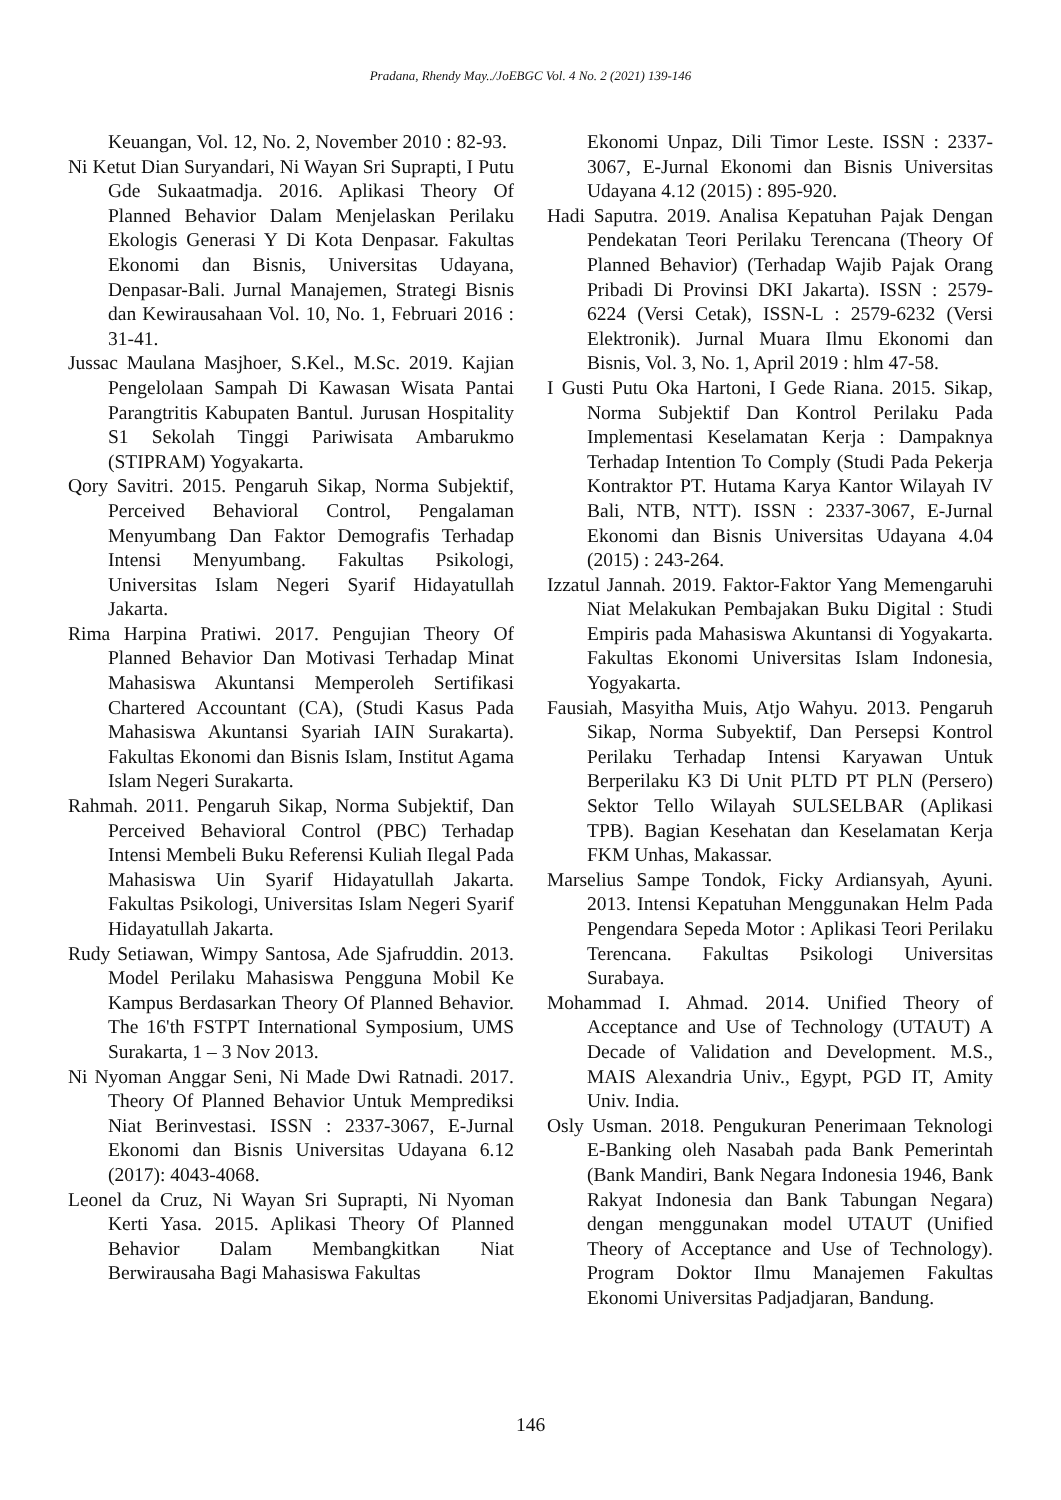Pradana, Rhendy May../JoEBGC Vol. 4 No. 2 (2021) 139-146
Keuangan, Vol. 12, No. 2, November 2010 : 82-93.
Ni Ketut Dian Suryandari, Ni Wayan Sri Suprapti, I Putu Gde Sukaatmadja. 2016. Aplikasi Theory Of Planned Behavior Dalam Menjelaskan Perilaku Ekologis Generasi Y Di Kota Denpasar. Fakultas Ekonomi dan Bisnis, Universitas Udayana, Denpasar-Bali. Jurnal Manajemen, Strategi Bisnis dan Kewirausahaan Vol. 10, No. 1, Februari 2016 : 31-41.
Jussac Maulana Masjhoer, S.Kel., M.Sc. 2019. Kajian Pengelolaan Sampah Di Kawasan Wisata Pantai Parangtritis Kabupaten Bantul. Jurusan Hospitality S1 Sekolah Tinggi Pariwisata Ambarukmo (STIPRAM) Yogyakarta.
Qory Savitri. 2015. Pengaruh Sikap, Norma Subjektif, Perceived Behavioral Control, Pengalaman Menyumbang Dan Faktor Demografis Terhadap Intensi Menyumbang. Fakultas Psikologi, Universitas Islam Negeri Syarif Hidayatullah Jakarta.
Rima Harpina Pratiwi. 2017. Pengujian Theory Of Planned Behavior Dan Motivasi Terhadap Minat Mahasiswa Akuntansi Memperoleh Sertifikasi Chartered Accountant (CA), (Studi Kasus Pada Mahasiswa Akuntansi Syariah IAIN Surakarta). Fakultas Ekonomi dan Bisnis Islam, Institut Agama Islam Negeri Surakarta.
Rahmah. 2011. Pengaruh Sikap, Norma Subjektif, Dan Perceived Behavioral Control (PBC) Terhadap Intensi Membeli Buku Referensi Kuliah Ilegal Pada Mahasiswa Uin Syarif Hidayatullah Jakarta. Fakultas Psikologi, Universitas Islam Negeri Syarif Hidayatullah Jakarta.
Rudy Setiawan, Wimpy Santosa, Ade Sjafruddin. 2013. Model Perilaku Mahasiswa Pengguna Mobil Ke Kampus Berdasarkan Theory Of Planned Behavior. The 16'th FSTPT International Symposium, UMS Surakarta, 1 – 3 Nov 2013.
Ni Nyoman Anggar Seni, Ni Made Dwi Ratnadi. 2017. Theory Of Planned Behavior Untuk Memprediksi Niat Berinvestasi. ISSN : 2337-3067, E-Jurnal Ekonomi dan Bisnis Universitas Udayana 6.12 (2017): 4043-4068.
Leonel da Cruz, Ni Wayan Sri Suprapti, Ni Nyoman Kerti Yasa. 2015. Aplikasi Theory Of Planned Behavior Dalam Membangkitkan Niat Berwirausaha Bagi Mahasiswa Fakultas
Ekonomi Unpaz, Dili Timor Leste. ISSN : 2337-3067, E-Jurnal Ekonomi dan Bisnis Universitas Udayana 4.12 (2015) : 895-920.
Hadi Saputra. 2019. Analisa Kepatuhan Pajak Dengan Pendekatan Teori Perilaku Terencana (Theory Of Planned Behavior) (Terhadap Wajib Pajak Orang Pribadi Di Provinsi DKI Jakarta). ISSN : 2579-6224 (Versi Cetak), ISSN-L : 2579-6232 (Versi Elektronik). Jurnal Muara Ilmu Ekonomi dan Bisnis, Vol. 3, No. 1, April 2019 : hlm 47-58.
I Gusti Putu Oka Hartoni, I Gede Riana. 2015. Sikap, Norma Subjektif Dan Kontrol Perilaku Pada Implementasi Keselamatan Kerja : Dampaknya Terhadap Intention To Comply (Studi Pada Pekerja Kontraktor PT. Hutama Karya Kantor Wilayah IV Bali, NTB, NTT). ISSN : 2337-3067, E-Jurnal Ekonomi dan Bisnis Universitas Udayana 4.04 (2015) : 243-264.
Izzatul Jannah. 2019. Faktor-Faktor Yang Memengaruhi Niat Melakukan Pembajakan Buku Digital : Studi Empiris pada Mahasiswa Akuntansi di Yogyakarta. Fakultas Ekonomi Universitas Islam Indonesia, Yogyakarta.
Fausiah, Masyitha Muis, Atjo Wahyu. 2013. Pengaruh Sikap, Norma Subyektif, Dan Persepsi Kontrol Perilaku Terhadap Intensi Karyawan Untuk Berperilaku K3 Di Unit PLTD PT PLN (Persero) Sektor Tello Wilayah SULSELBAR (Aplikasi TPB). Bagian Kesehatan dan Keselamatan Kerja FKM Unhas, Makassar.
Marselius Sampe Tondok, Ficky Ardiansyah, Ayuni. 2013. Intensi Kepatuhan Menggunakan Helm Pada Pengendara Sepeda Motor : Aplikasi Teori Perilaku Terencana. Fakultas Psikologi Universitas Surabaya.
Mohammad I. Ahmad. 2014. Unified Theory of Acceptance and Use of Technology (UTAUT) A Decade of Validation and Development. M.S., MAIS Alexandria Univ., Egypt, PGD IT, Amity Univ. India.
Osly Usman. 2018. Pengukuran Penerimaan Teknologi E-Banking oleh Nasabah pada Bank Pemerintah (Bank Mandiri, Bank Negara Indonesia 1946, Bank Rakyat Indonesia dan Bank Tabungan Negara) dengan menggunakan model UTAUT (Unified Theory of Acceptance and Use of Technology). Program Doktor Ilmu Manajemen Fakultas Ekonomi Universitas Padjadjaran, Bandung.
146